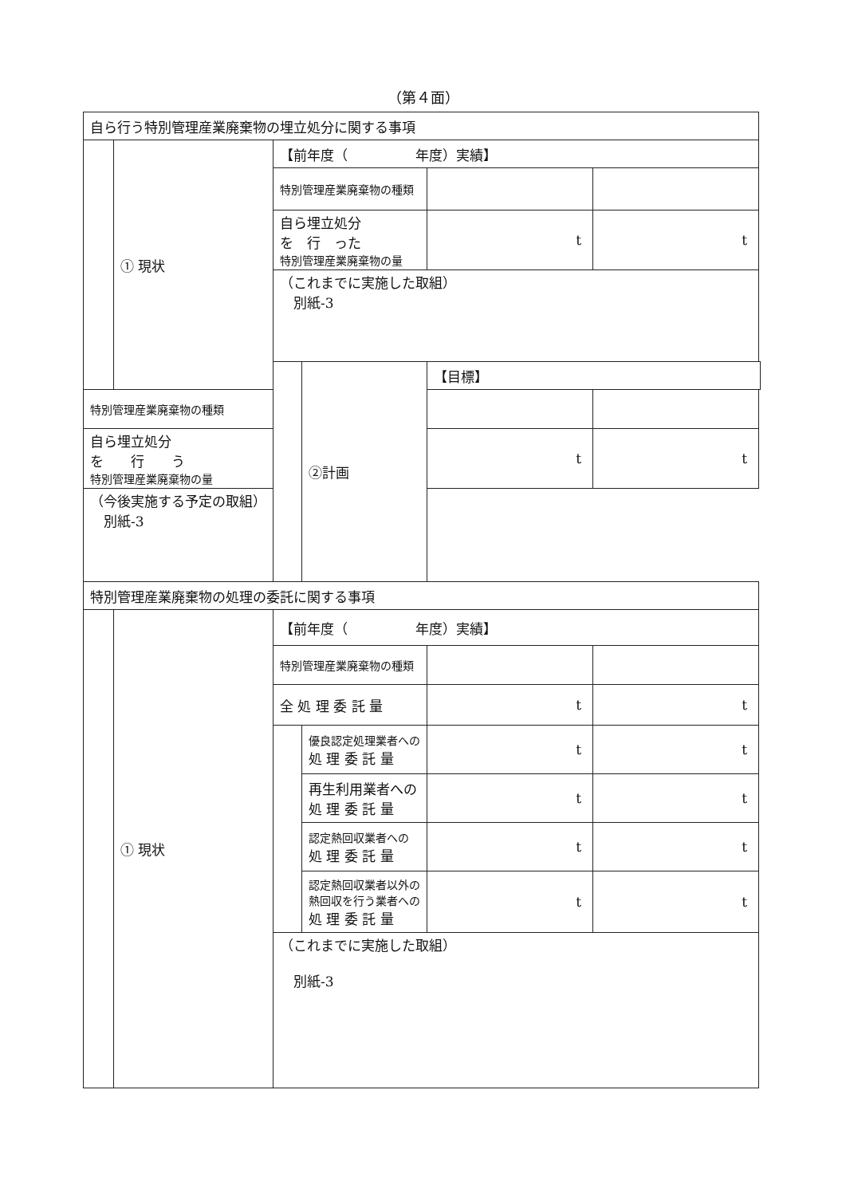（第４面）
| 自ら行う特別管理産業廃棄物の埋立処分に関する事項 | | | | | |
| | ① 現状 | 【前年度（ 年度）実績】 | | | |
| | | 特別管理産業廃棄物の種類 | | | |
| | | 自ら埋立処分 を 行 った 特別管理産業廃棄物の量 | | t | t |
| | | （これまでに実施した取組） 別紙-3 | | | |
| | | | ②計画 | 【目標】 | |
| 特別管理産業廃棄物の種類 | | | | | |
| 自ら埋立処分 を 行 う 特別管理産業廃棄物の量 | | | | t | t |
| （今後実施する予定の取組） 別紙-3 | | | | | |
| 特別管理産業廃棄物の処理の委託に関する事項 | | | | | |
| | ① 現状 | 【前年度（ 年度）実績】 | | | |
| | | 特別管理産業廃棄物の種類 | | | |
| | | 全 処 理 委 託 量 | | t | t |
| | | | 優良認定処理業者への 処 理 委 託 量 | t | t |
| | | | 再生利用業者への 処 理 委 託 量 | t | t |
| | | | 認定熱回収業者への 処 理 委 託 量 | t | t |
| | | | 認定熱回収業者以外の 熱回収を行う業者への 処 理 委 託 量 | t | t |
| | | （これまでに実施した取組） 別紙-3 | | | |